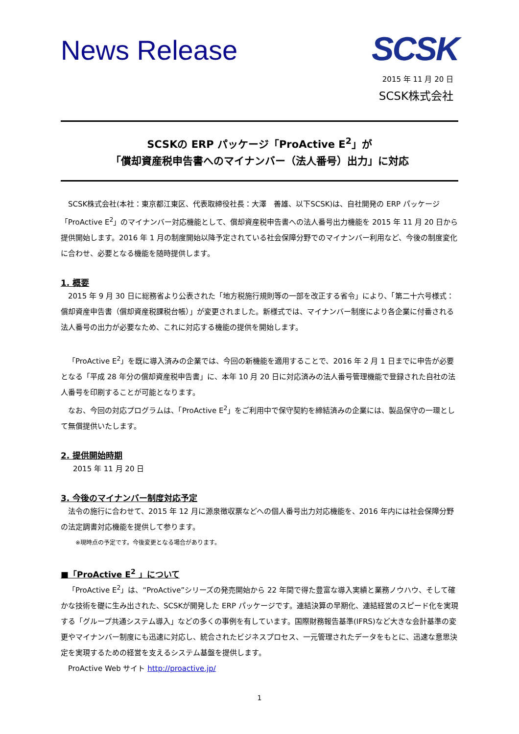News Release
SCSK
2015 年 11 月 20 日
SCSK株式会社
SCSKの ERP パッケージ「ProActive E<sup>2</sup>」が
「償却資産税申告書へのマイナンバー（法人番号）出力」に対応
SCSK株式会社(本社：東京都江東区、代表取締役社長：大澤　善雄、以下SCSK)は、自社開発の ERP パッケージ「ProActive E<sup>2</sup>」のマイナンバー対応機能として、償却資産税申告書への法人番号出力機能を 2015 年 11 月 20 日から提供開始します。2016 年 1 月の制度開始以降予定されている社会保障分野でのマイナンバー利用など、今後の制度変化に合わせ、必要となる機能を随時提供します。
1. 概要
2015 年 9 月 30 日に総務省より公表された「地方税施行規則等の一部を改正する省令」により、「第二十六号様式：償却資産申告書（償却資産税課税台帳）」が変更されました。新様式では、マイナンバー制度により各企業に付番される法人番号の出力が必要なため、これに対応する機能の提供を開始します。
「ProActive E<sup>2</sup>」を既に導入済みの企業では、今回の新機能を適用することで、2016 年 2 月 1 日までに申告が必要となる「平成 28 年分の償却資産税申告書」に、本年 10 月 20 日に対応済みの法人番号管理機能で登録された自社の法人番号を印刷することが可能となります。
なお、今回の対応プログラムは、「ProActive E<sup>2</sup>」をご利用中で保守契約を締結済みの企業には、製品保守の一環として無償提供いたします。
2. 提供開始時期
2015 年 11 月 20 日
3. 今後のマイナンバー制度対応予定
法令の施行に合わせて、2015 年 12 月に源泉徴収票などへの個人番号出力対応機能を、2016 年内には社会保障分野の法定調書対応機能を提供して参ります。
※現時点の予定です。今後変更となる場合があります。
■「ProActive E<sup>2</sup> 」について
「ProActive E<sup>2</sup>」は、“ProActive”シリーズの発売開始から 22 年間で得た豊富な導入実績と業務ノウハウ、そして確かな技術を礎に生み出された、SCSKが開発した ERP パッケージです。連結決算の早期化、連結経営のスピード化を実現する「グループ共通システム導入」などの多くの事例を有しています。国際財務報告基準(IFRS)など大きな会計基準の変更やマイナンバー制度にも迅速に対応し、統合されたビジネスプロセス、一元管理されたデータをもとに、迅速な意思決定を実現するための経営を支えるシステム基盤を提供します。
ProActive Web サイト http://proactive.jp/
1